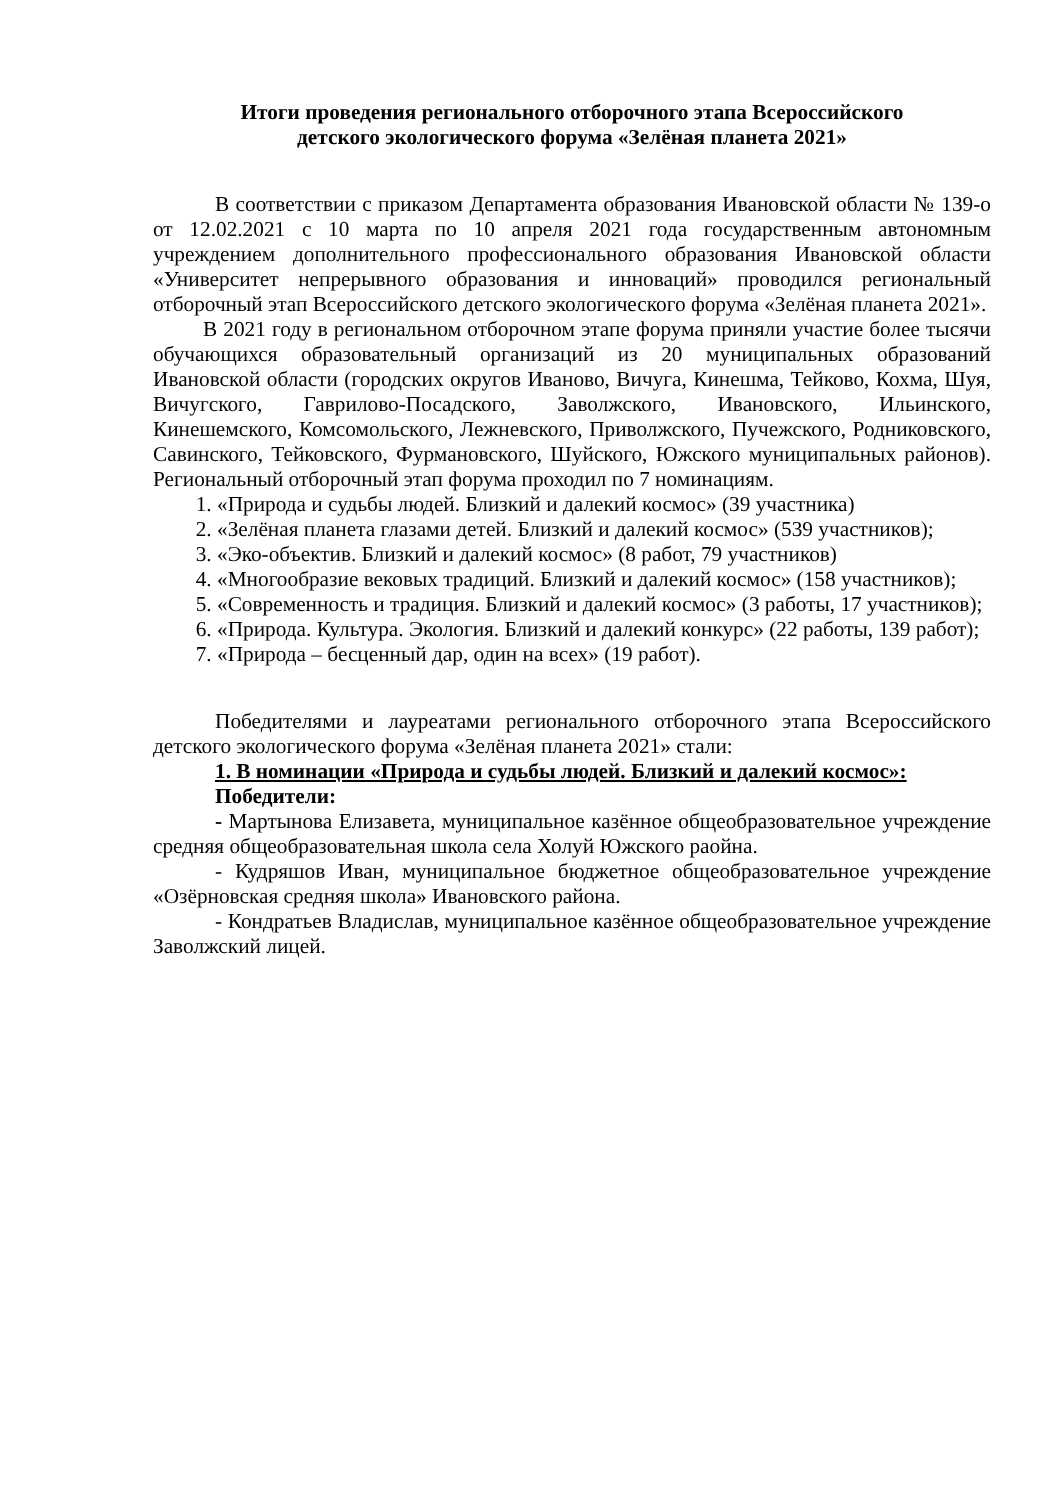Итоги проведения регионального отборочного этапа Всероссийского
детского экологического форума «Зелёная планета 2021»
В соответствии с приказом Департамента образования Ивановской области № 139-о от 12.02.2021 с 10 марта по 10 апреля 2021 года государственным автономным учреждением дополнительного профессионального образования Ивановской области «Университет непрерывного образования и инноваций» проводился региональный отборочный этап Всероссийского детского экологического форума «Зелёная планета 2021».
В 2021 году в региональном отборочном этапе форума приняли участие более тысячи обучающихся образовательный организаций из 20 муниципальных образований Ивановской области (городских округов Иваново, Вичуга, Кинешма, Тейково, Кохма, Шуя, Вичугского, Гаврилово-Посадского, Заволжского, Ивановского, Ильинского, Кинешемского, Комсомольского, Лежневского, Приволжского, Пучежского, Родниковского, Савинского, Тейковского, Фурмановского, Шуйского, Южского муниципальных районов). Региональный отборочный этап форума проходил по 7 номинациям.
1. «Природа и судьбы людей. Близкий и далекий космос» (39 участника)
2. «Зелёная планета глазами детей. Близкий и далекий космос» (539 участников);
3. «Эко-объектив. Близкий и далекий космос» (8 работ, 79 участников)
4. «Многообразие вековых традиций. Близкий и далекий космос» (158 участников);
5. «Современность и традиция. Близкий и далекий космос» (3 работы, 17 участников);
6. «Природа. Культура. Экология. Близкий и далекий конкурс» (22 работы, 139 работ);
7. «Природа – бесценный дар, один на всех» (19 работ).
Победителями и лауреатами регионального отборочного этапа Всероссийского детского экологического форума «Зелёная планета 2021» стали:
1. В номинации «Природа и судьбы людей. Близкий и далекий космос»:
Победители:
- Мартынова Елизавета, муниципальное казённое общеобразовательное учреждение средняя общеобразовательная школа села Холуй Южского раойна.
- Кудряшов Иван, муниципальное бюджетное общеобразовательное учреждение «Озёрновская средняя школа» Ивановского района.
- Кондратьев Владислав, муниципальное казённое общеобразовательное учреждение Заволжский лицей.